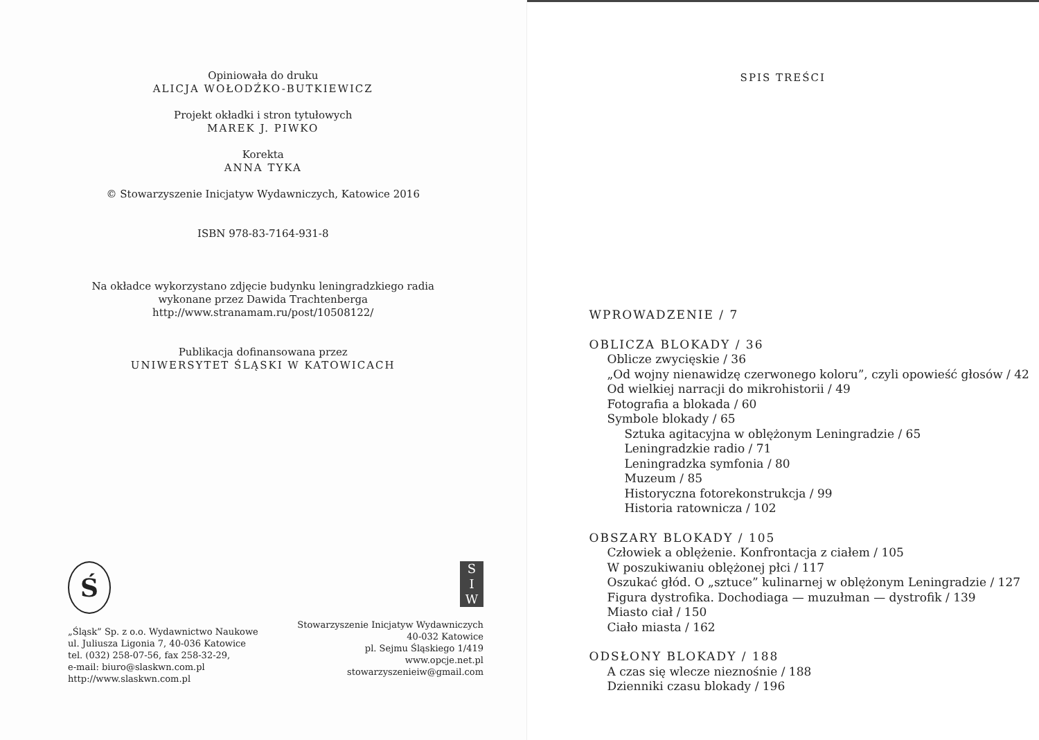Opiniowała do druku
ALICJA WOŁODŹKO-BUTKIEWICZ
Projekt okładki i stron tytułowych
MAREK J. PIWKO
Korekta
ANNA TYKA
© Stowarzyszenie Inicjatyw Wydawniczych, Katowice 2016
ISBN 978-83-7164-931-8
Na okładce wykorzystano zdjęcie budynku leningradzkiego radia
wykonane przez Dawida Trachtenberga
http://www.stranamam.ru/post/10508122/
Publikacja dofinansowana przez
UNIWERSYTET ŚLĄSKI W KATOWICACH
Ś
„Śląsk” Sp. z o.o. Wydawnictwo Naukowe
ul. Juliusza Ligonia 7, 40-036 Katowice
tel. (032) 258-07-56, fax 258-32-29,
e-mail: biuro@slaskwn.com.pl
http://www.slaskwn.com.pl
S
I
W
Stowarzyszenie Inicjatyw Wydawniczych
40-032 Katowice
pl. Sejmu Śląskiego 1/419
www.opcje.net.pl
stowarzyszenieiw@gmail.com
SPIS TREŚCI
WPROWADZENIE / 7
OBLICZA BLOKADY / 36
Oblicze zwycięskie / 36
„Od wojny nienawidzę czerwonego koloru”, czyli opowieść głosów / 42
Od wielkiej narracji do mikrohistorii / 49
Fotografia a blokada / 60
Symbole blokady / 65
Sztuka agitacyjna w oblężonym Leningradzie / 65
Leningradzkie radio / 71
Leningradzka symfonia / 80
Muzeum / 85
Historyczna fotorekonstrukcja / 99
Historia ratownicza / 102
OBSZARY BLOKADY / 105
Człowiek a oblężenie. Konfrontacja z ciałem / 105
W poszukiwaniu oblężonej płci / 117
Oszukać głód. O „sztuce” kulinarnej w oblężonym Leningradzie / 127
Figura dystrofika. Dochodiaga — muzułman — dystrofik / 139
Miasto ciał / 150
Ciało miasta / 162
ODSŁONY BLOKADY / 188
A czas się wlecze nieznośnie / 188
Dzienniki czasu blokady / 196